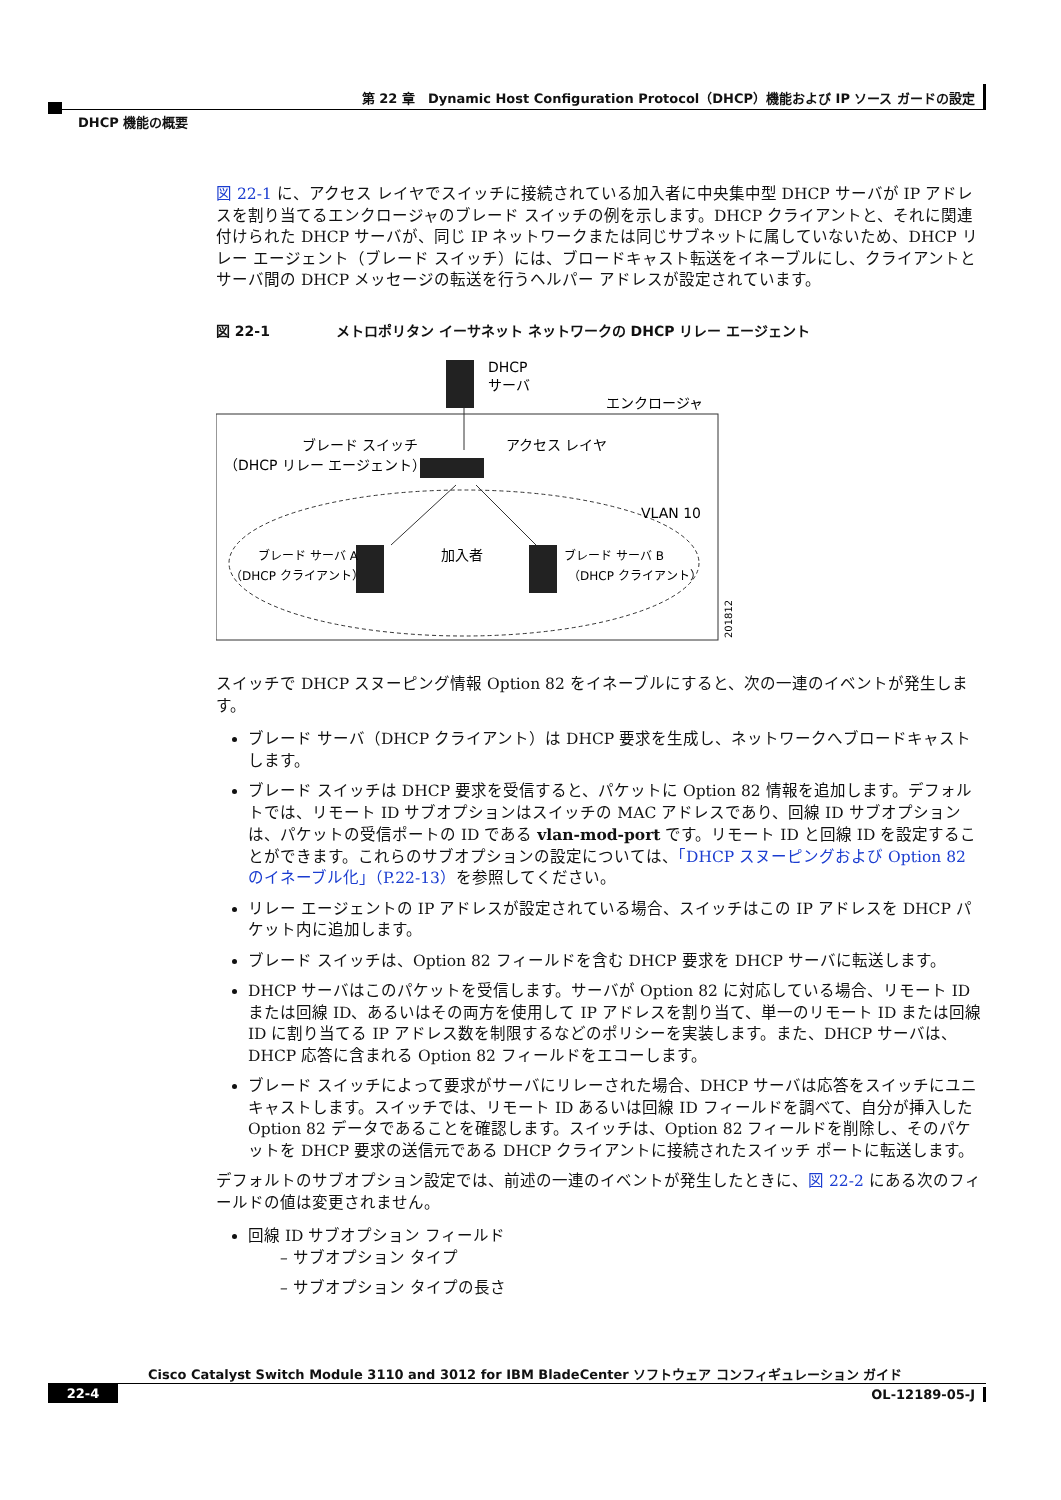第 22 章　Dynamic Host Configuration Protocol（DHCP）機能および IP ソース ガードの設定
DHCP 機能の概要
図 22-1 に、アクセス レイヤでスイッチに接続されている加入者に中央集中型 DHCP サーバが IP アドレスを割り当てるエンクロージャのブレード スイッチの例を示します。DHCP クライアントと、それに関連付けられた DHCP サーバが、同じ IP ネットワークまたは同じサブネットに属していないため、DHCP リレー エージェント（ブレード スイッチ）には、ブロードキャスト転送をイネーブルにし、クライアントとサーバ間の DHCP メッセージの転送を行うヘルパー アドレスが設定されています。
図 22-1 メトロポリタン イーサネット ネットワークの DHCP リレー エージェント
DHCP
サーバ
エンクロージャ
ブレード スイッチ
（DHCP リレー エージェント）
アクセス レイヤ
VLAN 10
ブレード サーバ A
（DHCP クライアント）
加入者
ブレード サーバ B
（DHCP クライアント）
201812
スイッチで DHCP スヌーピング情報 Option 82 をイネーブルにすると、次の一連のイベントが発生します。
ブレード サーバ（DHCP クライアント）は DHCP 要求を生成し、ネットワークへブロードキャストします。
ブレード スイッチは DHCP 要求を受信すると、パケットに Option 82 情報を追加します。デフォルトでは、リモート ID サブオプションはスイッチの MAC アドレスであり、回線 ID サブオプションは、パケットの受信ポートの ID である vlan-mod-port です。リモート ID と回線 ID を設定することができます。これらのサブオプションの設定については、「DHCP スヌーピングおよび Option 82 のイネーブル化」（P.22-13）を参照してください。
リレー エージェントの IP アドレスが設定されている場合、スイッチはこの IP アドレスを DHCP パケット内に追加します。
ブレード スイッチは、Option 82 フィールドを含む DHCP 要求を DHCP サーバに転送します。
DHCP サーバはこのパケットを受信します。サーバが Option 82 に対応している場合、リモート ID または回線 ID、あるいはその両方を使用して IP アドレスを割り当て、単一のリモート ID または回線 ID に割り当てる IP アドレス数を制限するなどのポリシーを実装します。また、DHCP サーバは、DHCP 応答に含まれる Option 82 フィールドをエコーします。
ブレード スイッチによって要求がサーバにリレーされた場合、DHCP サーバは応答をスイッチにユニキャストします。スイッチでは、リモート ID あるいは回線 ID フィールドを調べて、自分が挿入した Option 82 データであることを確認します。スイッチは、Option 82 フィールドを削除し、そのパケットを DHCP 要求の送信元である DHCP クライアントに接続されたスイッチ ポートに転送します。
デフォルトのサブオプション設定では、前述の一連のイベントが発生したときに、図 22-2 にある次のフィールドの値は変更されません。
回線 ID サブオプション フィールド
– サブオプション タイプ
– サブオプション タイプの長さ
Cisco Catalyst Switch Module 3110 and 3012 for IBM BladeCenter ソフトウェア コンフィギュレーション ガイド
22-4 OL-12189-05-J